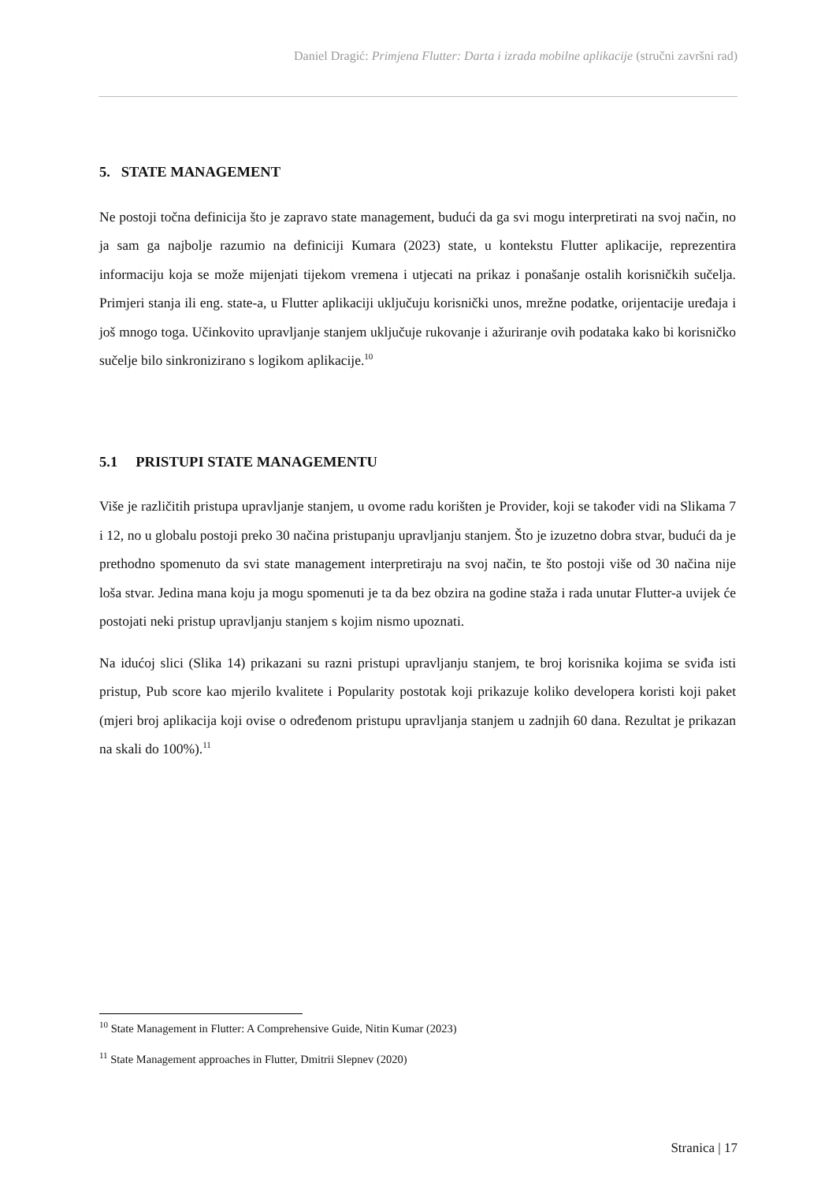Daniel Dragić: Primjena Flutter: Darta i izrada mobilne aplikacije (stručni završni rad)
5. STATE MANAGEMENT
Ne postoji točna definicija što je zapravo state management, budući da ga svi mogu interpretirati na svoj način, no ja sam ga najbolje razumio na definiciji Kumara (2023) state, u kontekstu Flutter aplikacije, reprezentira informaciju koja se može mijenjati tijekom vremena i utjecati na prikaz i ponašanje ostalih korisničkih sučelja. Primjeri stanja ili eng. state-a, u Flutter aplikaciji uključuju korisnički unos, mrežne podatke, orijentacije uređaja i još mnogo toga. Učinkovito upravljanje stanjem uključuje rukovanje i ažuriranje ovih podataka kako bi korisničko sučelje bilo sinkronizirano s logikom aplikacije.<sup>10</sup>
5.1 PRISTUPI STATE MANAGEMENTU
Više je različitih pristupa upravljanje stanjem, u ovome radu korišten je Provider, koji se također vidi na Slikama 7 i 12, no u globalu postoji preko 30 načina pristupanju upravljanju stanjem. Što je izuzetno dobra stvar, budući da je prethodno spomenuto da svi state management interpretiraju na svoj način, te što postoji više od 30 načina nije loša stvar. Jedina mana koju ja mogu spomenuti je ta da bez obzira na godine staža i rada unutar Flutter-a uvijek će postojati neki pristup upravljanju stanjem s kojim nismo upoznati.
Na idućoj slici (Slika 14) prikazani su razni pristupi upravljanju stanjem, te broj korisnika kojima se sviđa isti pristup, Pub score kao mjerilo kvalitete i Popularity postotak koji prikazuje koliko developera koristi koji paket (mjeri broj aplikacija koji ovise o određenom pristupu upravljanja stanjem u zadnjih 60 dana. Rezultat je prikazan na skali do 100%).<sup>11</sup>
<sup>10</sup> State Management in Flutter: A Comprehensive Guide, Nitin Kumar (2023)
<sup>11</sup> State Management approaches in Flutter, Dmitrii Slepnev (2020)
Stranica | 17